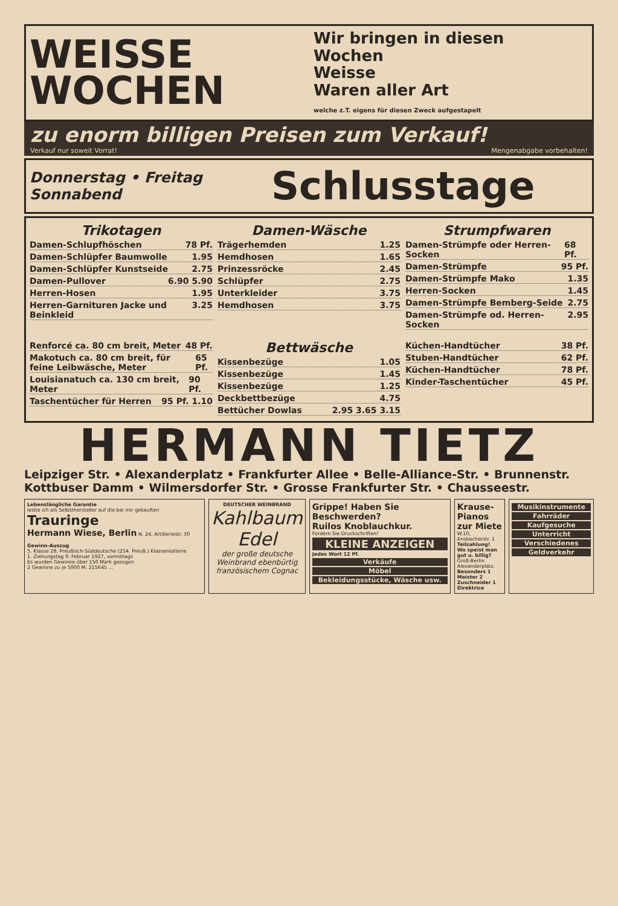WEISSE
WOCHEN
Wir bringen in diesen
Wochen
Weisse
Waren aller Art
welche z.T. eigens für diesen Zweck aufgestapelt
zu enorm billigen Preisen zum Verkauf!
Verkauf nur soweit Vorrat! Mengenabgabe vorbehalten!
Donnerstag • Freitag
Sonnabend
Schlusstage
Trikotagen
Damen-Schlupfhöschen 78 Pf.
Damen-Schlüpfer Baumwolle 1.95
Damen-Schlüpfer Kunstseide 2.75
Damen-Pullover 6.90 5.90
Herren-Hosen 1.95
Herren-Garnituren Jacke und Beinkleid 3.25
Damen-Wäsche
Trägerhemden 1.25
Hemdhosen 1.65
Prinzessröcke 2.45
Schlüpfer 2.75
Unterkleider 3.75
Hemdhosen 3.75
Strumpfwaren
Damen-Strümpfe oder Herren-Socken 68 Pf.
Damen-Strümpfe 95 Pf.
Damen-Strümpfe Mako 1.35
Herren-Socken 1.45
Damen-Strümpfe Bemberg-Seide 2.75
Damen-Strümpfe od. Herren-Socken 2.95
Renforcé ca. 80 cm breit, Meter 48 Pf.
Makotuch ca. 80 cm breit, für feine Leibwäsche, Meter 65 Pf.
Louisianatuch ca. 130 cm breit, Meter 90 Pf.
Taschentücher für Herren 95 Pf. 1.10
Bettwäsche
Kissenbezüge 1.05
Kissenbezüge 1.45
Kissenbezüge 1.25
Deckbettbezüge 4.75
Bettücher Dowlas 2.95 3.65 3.15
Küchen-Handtücher 38 Pf.
Stuben-Handtücher 62 Pf.
Küchen-Handtücher 78 Pf.
Kinder-Taschentücher 45 Pf.
HERMANN TIETZ
Leipziger Str. • Alexanderplatz • Frankfurter Allee • Belle-Alliance-Str. • Brunnenstr.
Kottbuser Damm • Wilmersdorfer Str. • Grosse Frankfurter Str. • Chausseestr.
Lebenslängliche Garantie
leiste ich als Selbsthersteller auf die bei mir gekauften
Trauringe
Hermann Wiese, Berlin N. 24, Artilleriestr. 30
Gewinn-Auszug
5. Klasse 28. Preußisch-Süddeutsche (254. Preuß.) Klassenlotterie
1. Ziehungstag 9. Februar 1927, vormittags
Es wurden Gewinne über 150 Mark gezogen
2 Gewinne zu je 5000 M. 215645 ...
DEUTSCHER WEINBRAND
Kahlbaum Edel
der große deutsche Weinbrand ebenbürtig französischem Cognac
Grippe! Haben Sie Beschwerden?
Ruilos Knoblauchkur.
Fordern Sie Druckschriften!
KLEINE ANZEIGEN
Jedes Wort 12 Pf.
Verkäufe
Möbel
Bekleidungsstücke, Wäsche usw.
Krause-Pianos zur Miete
W.10, Ansbacherstr. 1
Teilzahlung!
Wo speist man gut u. billig? Groß-Berlin Alexanderplatz.
Besonders 1 Meister 2 Zuschneider 1 Direktrice
Musikinstrumente
Fahrräder
Kaufgesuche
Unterricht
Verschiedenes
Geldverkehr